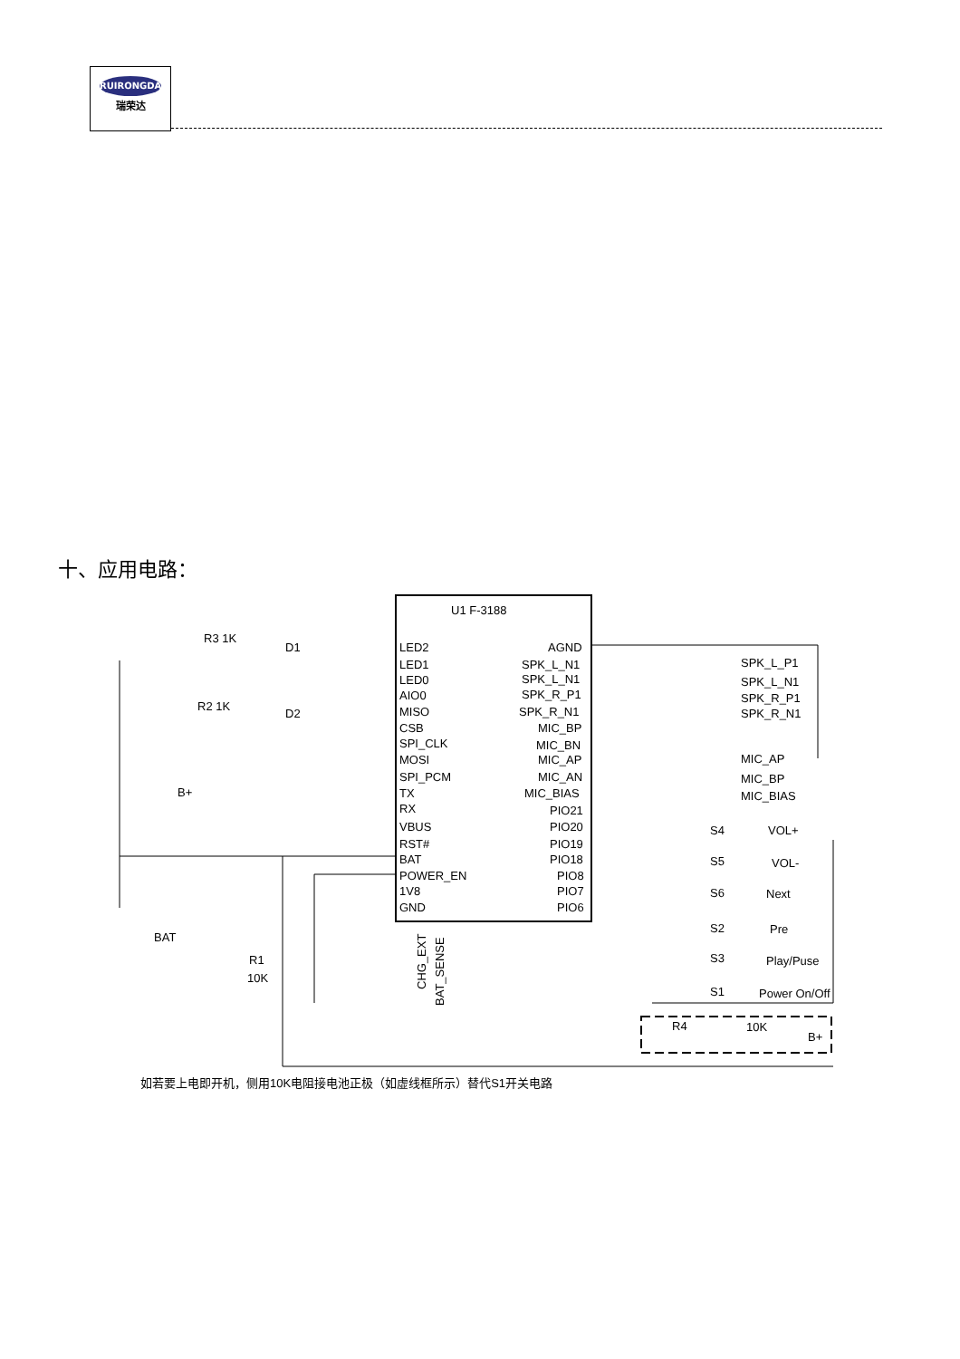RUIRONGDA
瑞荣达
十、应用电路：
U1 F-3188
LED2
LED1
LED0
AIO0
MISO
CSB
SPI_CLK
MOSI
SPI_PCM
TX
RX
VBUS
RST#
BAT
POWER_EN
1V8
GND
AGND
SPK_L_N1
SPK_L_N1
SPK_R_P1
SPK_R_N1
MIC_BP
MIC_BN
MIC_AP
MIC_AN
MIC_BIAS
PIO21
PIO20
PIO19
PIO18
PIO8
PIO7
PIO6
SPK_L_P1
SPK_L_N1
SPK_R_P1
SPK_R_N1
MIC_AP
MIC_BP
MIC_BIAS
R3 1K
D1
R2 1K
D2
B+
BAT
R1
10K
S4
VOL+
S5
VOL-
S6
Next
S2
Pre
S3
Play/Puse
S1
Power On/Off
R4
10K
B+
CHG_EXT
BAT_SENSE
如若要上电即开机，侧用10K电阻接电池正极（如虚线框所示）替代S1开关电路